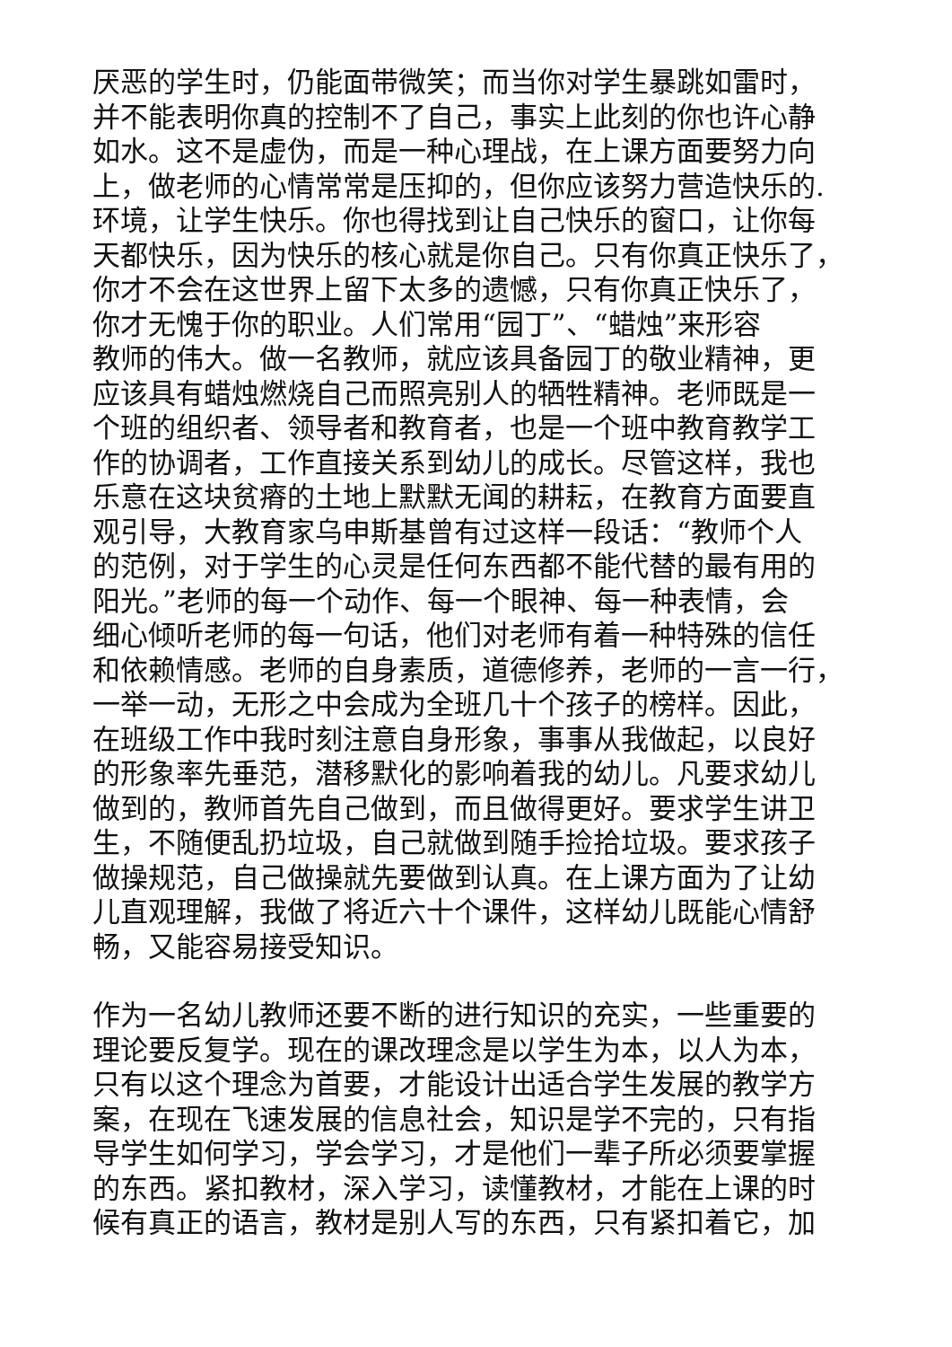厌恶的学生时，仍能面带微笑；而当你对学生暴跳如雷时，
并不能表明你真的控制不了自己，事实上此刻的你也许心静
如水。这不是虚伪，而是一种心理战，在上课方面要努力向
上，做老师的心情常常是压抑的，但你应该努力营造快乐的.
环境，让学生快乐。你也得找到让自己快乐的窗口，让你每
天都快乐，因为快乐的核心就是你自己。只有你真正快乐了，
你才不会在这世界上留下太多的遗憾，只有你真正快乐了，
你才无愧于你的职业。人们常用“园丁”、“蜡烛”来形容
教师的伟大。做一名教师，就应该具备园丁的敬业精神，更
应该具有蜡烛燃烧自己而照亮别人的牺牲精神。老师既是一
个班的组织者、领导者和教育者，也是一个班中教育教学工
作的协调者，工作直接关系到幼儿的成长。尽管这样，我也
乐意在这块贫瘠的土地上默默无闻的耕耘，在教育方面要直
观引导，大教育家乌申斯基曾有过这样一段话：“教师个人
的范例，对于学生的心灵是任何东西都不能代替的最有用的
阳光。”老师的每一个动作、每一个眼神、每一种表情，会
细心倾听老师的每一句话，他们对老师有着一种特殊的信任
和依赖情感。老师的自身素质，道德修养，老师的一言一行，
一举一动，无形之中会成为全班几十个孩子的榜样。因此，
在班级工作中我时刻注意自身形象，事事从我做起，以良好
的形象率先垂范，潜移默化的影响着我的幼儿。凡要求幼儿
做到的，教师首先自己做到，而且做得更好。要求学生讲卫
生，不随便乱扔垃圾，自己就做到随手捡拾垃圾。要求孩子
做操规范，自己做操就先要做到认真。在上课方面为了让幼
儿直观理解，我做了将近六十个课件，这样幼儿既能心情舒
畅，又能容易接受知识。
作为一名幼儿教师还要不断的进行知识的充实，一些重要的
理论要反复学。现在的课改理念是以学生为本，以人为本，
只有以这个理念为首要，才能设计出适合学生发展的教学方
案，在现在飞速发展的信息社会，知识是学不完的，只有指
导学生如何学习，学会学习，才是他们一辈子所必须要掌握
的东西。紧扣教材，深入学习，读懂教材，才能在上课的时
候有真正的语言，教材是别人写的东西，只有紧扣着它，加